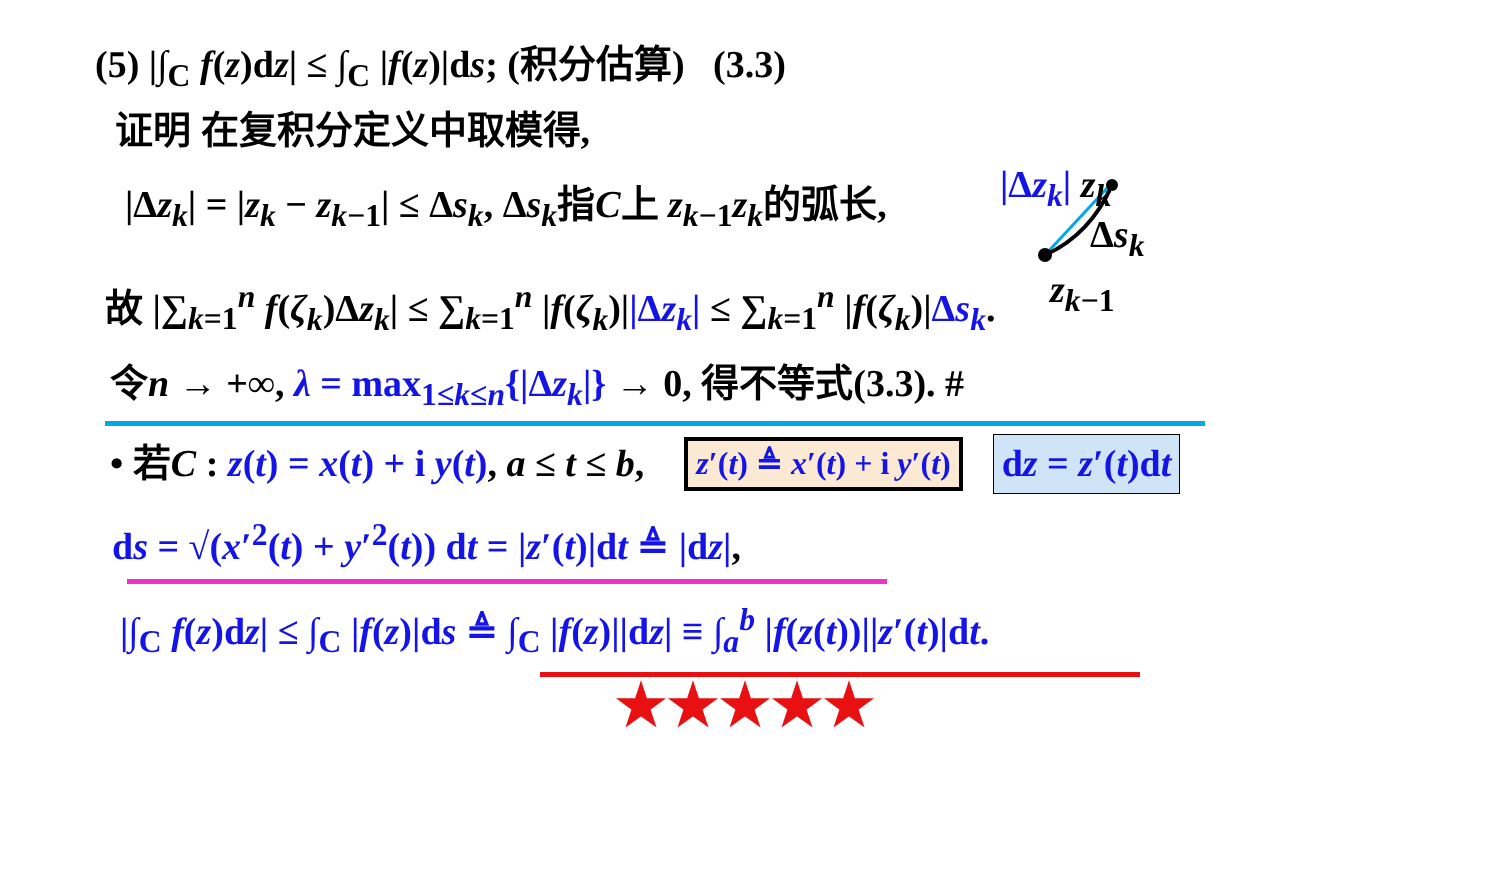(5) |∫<sub>C</sub> f(z)dz| ≤ ∫<sub>C</sub> |f(z)|ds; (积分估算) (3.3)
证明 在复积分定义中取模得,
|Δz<sub>k</sub>| = |z<sub>k</sub> − z<sub>k</sub><sub>−1</sub>| ≤ Δs<sub>k</sub>, Δs<sub>k</sub>指C上 z<sub>k</sub><sub>−1</sub>z<sub>k</sub>的弧长,
故 |∑<sub>k=1</sub><sup>n</sup> f(ζ<sub>k</sub>)Δz<sub>k</sub>| ≤ ∑<sub>k=1</sub><sup>n</sup> |f(ζ<sub>k</sub>)||Δz<sub>k</sub>| ≤ ∑<sub>k=1</sub><sup>n</sup> |f(ζ<sub>k</sub>)|Δs<sub>k</sub>.
|Δz<sub>k</sub>| z<sub>k</sub>
Δs<sub>k</sub>
z<sub>k</sub><sub>−1</sub>
令n → +∞, λ = max<sub>1≤k≤n</sub>{|Δz<sub>k</sub>|} → 0, 得不等式(3.3). #
• 若C : z(t) = x(t) + i y(t), a ≤ t ≤ b,
z′(t) ≜ x′(t) + i y′(t)
dz = z′(t)dt
ds = √(x′<sup>2</sup>(t) + y′<sup>2</sup>(t)) dt = |z′(t)|dt ≜ |dz|,
|∫<sub>C</sub> f(z)dz| ≤ ∫<sub>C</sub> |f(z)|ds ≜ ∫<sub>C</sub> |f(z)||dz| ≡ ∫<sub>a</sub><sup>b</sup> |f(z(t))||z′(t)|dt.
★★★★★